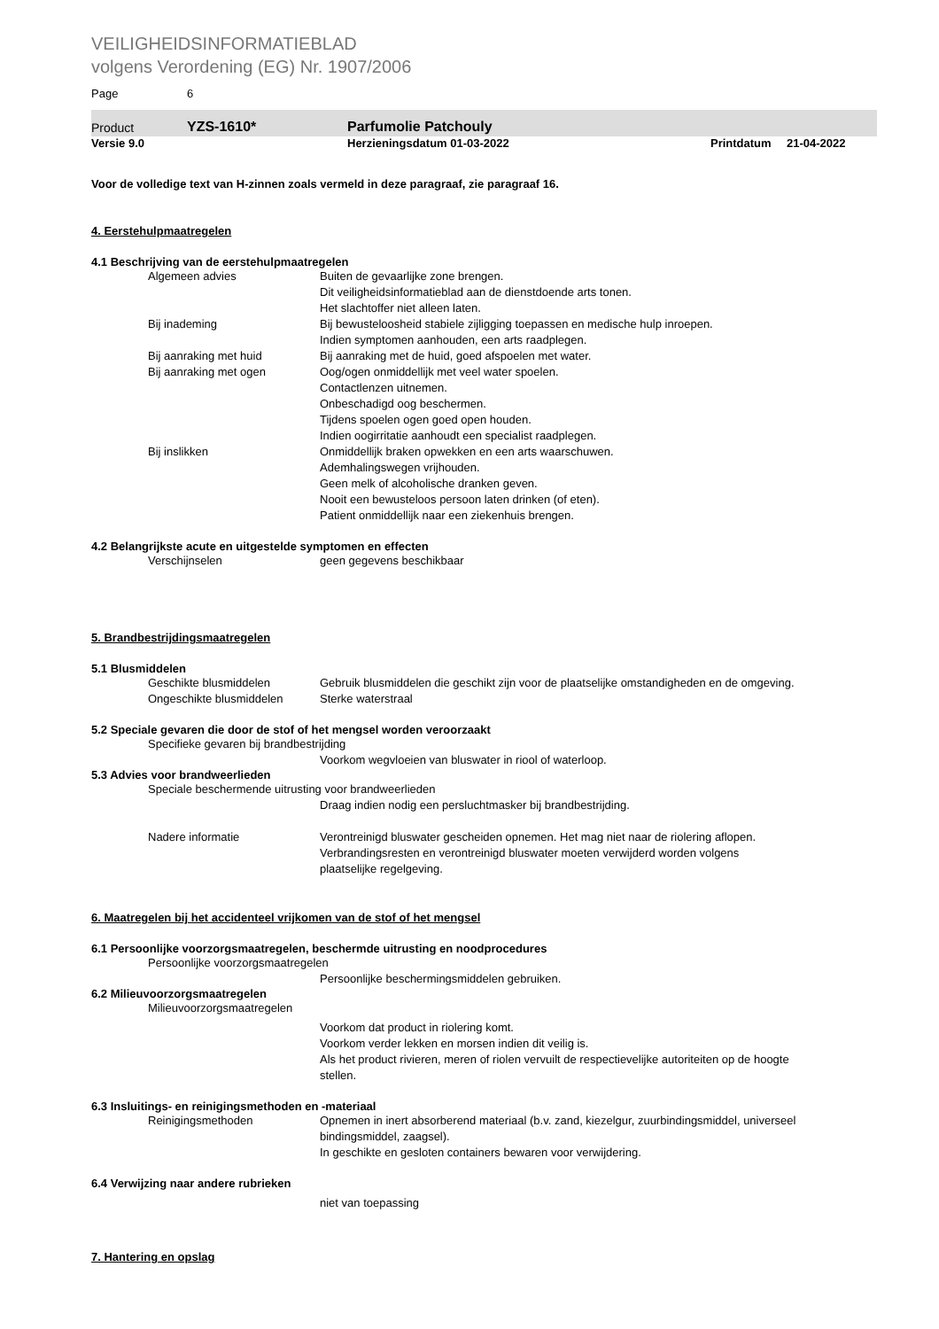VEILIGHEIDSINFORMATIEBLAD
volgens Verordening (EG) Nr. 1907/2006
Page 6
Product YZS-1610* Parfumolie Patchouly
Versie 9.0 Herzieningsdatum 01-03-2022 Printdatum 21-04-2022
Voor de volledige text van H-zinnen zoals vermeld in deze paragraaf, zie paragraaf 16.
4. Eerstehulpmaatregelen
4.1 Beschrijving van de eerstehulpmaatregelen
Algemeen advies Buiten de gevaarlijke zone brengen.
Dit veiligheidsinformatieblad aan de dienstdoende arts tonen.
Het slachtoffer niet alleen laten.
Bij inademing Bij bewusteloosheid stabiele zijligging toepassen en medische hulp inroepen.
Indien symptomen aanhouden, een arts raadplegen.
Bij aanraking met huid Bij aanraking met de huid, goed afspoelen met water.
Bij aanraking met ogen Oog/ogen onmiddellijk met veel water spoelen.
Contactlenzen uitnemen.
Onbeschadigd oog beschermen.
Tijdens spoelen ogen goed open houden.
Indien oogirritatie aanhoudt een specialist raadplegen.
Bij inslikken Onmiddellijk braken opwekken en een arts waarschuwen.
Ademhalingswegen vrijhouden.
Geen melk of alcoholische dranken geven.
Nooit een bewusteloos persoon laten drinken (of eten).
Patient onmiddellijk naar een ziekenhuis brengen.
4.2 Belangrijkste acute en uitgestelde symptomen en effecten
Verschijnselen geen gegevens beschikbaar
5. Brandbestrijdingsmaatregelen
5.1 Blusmiddelen
Geschikte blusmiddelen Gebruik blusmiddelen die geschikt zijn voor de plaatselijke omstandigheden en de omgeving.
Ongeschikte blusmiddelen Sterke waterstraal
5.2 Speciale gevaren die door de stof of het mengsel worden veroorzaakt
Specifieke gevaren bij brandbestrijding
Voorkom wegvloeien van bluswater in riool of waterloop.
5.3 Advies voor brandweerlieden
Speciale beschermende uitrusting voor brandweerlieden
Draag indien nodig een persluchtmasker bij brandbestrijding.
Nadere informatie Verontreinigd bluswater gescheiden opnemen. Het mag niet naar de riolering aflopen. Verbrandingsresten en verontreinigd bluswater moeten verwijderd worden volgens plaatselijke regelgeving.
6. Maatregelen bij het accidenteel vrijkomen van de stof of het mengsel
6.1 Persoonlijke voorzorgsmaatregelen, beschermde uitrusting en noodprocedures
Persoonlijke voorzorgsmaatregelen
Persoonlijke beschermingsmiddelen gebruiken.
6.2 Milieuvoorzorgsmaatregelen
Milieuvoorzorgsmaatregelen
Voorkom dat product in riolering komt.
Voorkom verder lekken en morsen indien dit veilig is.
Als het product rivieren, meren of riolen vervuilt de respectievelijke autoriteiten op de hoogte stellen.
6.3 Insluitings- en reinigingsmethoden en -materiaal
Reinigingsmethoden Opnemen in inert absorberend materiaal (b.v. zand, kiezelgur, zuurbindingsmiddel, universeel bindingsmiddel, zaagsel).
In geschikte en gesloten containers bewaren voor verwijdering.
6.4 Verwijzing naar andere rubrieken
niet van toepassing
7. Hantering en opslag